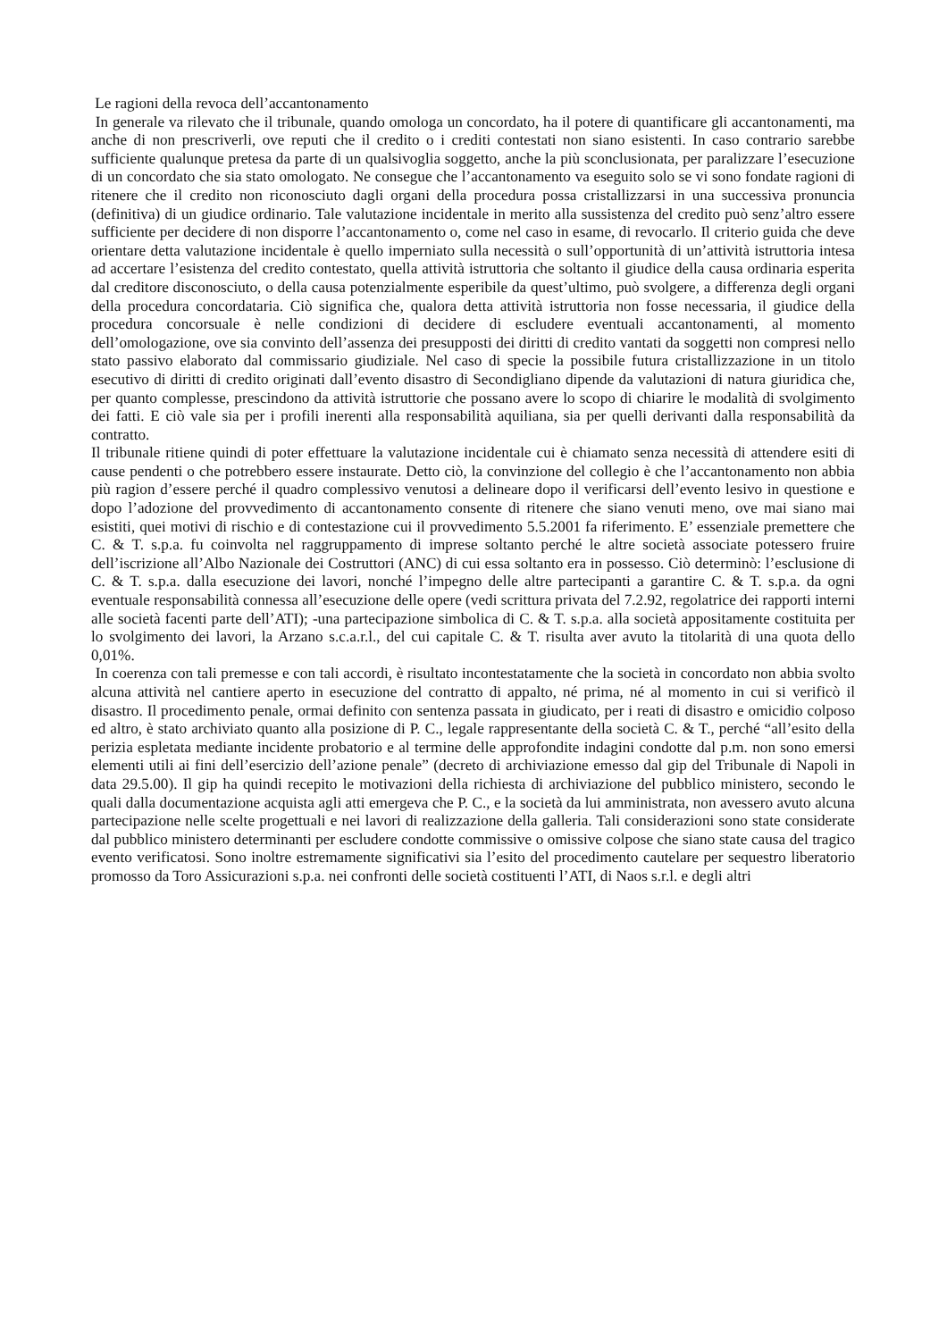Le ragioni della revoca dell’accantonamento
In generale va rilevato che il tribunale, quando omologa un concordato, ha il potere di quantificare gli accantonamenti, ma anche di non prescriverli, ove reputi che il credito o i crediti contestati non siano esistenti. In caso contrario sarebbe sufficiente qualunque pretesa da parte di un qualsivoglia soggetto, anche la più sconclusionata, per paralizzare l’esecuzione di un concordato che sia stato omologato. Ne consegue che l’accantonamento va eseguito solo se vi sono fondate ragioni di ritenere che il credito non riconosciuto dagli organi della procedura possa cristallizzarsi in una successiva pronuncia (definitiva) di un giudice ordinario. Tale valutazione incidentale in merito alla sussistenza del credito può senz’altro essere sufficiente per decidere di non disporre l’accantonamento o, come nel caso in esame, di revocarlo. Il criterio guida che deve orientare detta valutazione incidentale è quello imperniato sulla necessità o sull’opportunità di un’attività istruttoria intesa ad accertare l’esistenza del credito contestato, quella attività istruttoria che soltanto il giudice della causa ordinaria esperita dal creditore disconosciuto, o della causa potenzialmente esperibile da quest’ultimo, può svolgere, a differenza degli organi della procedura concordataria. Ciò significa che, qualora detta attività istruttoria non fosse necessaria, il giudice della procedura concorsuale è nelle condizioni di decidere di escludere eventuali accantonamenti, al momento dell’omologazione, ove sia convinto dell’assenza dei presupposti dei diritti di credito vantati da soggetti non compresi nello stato passivo elaborato dal commissario giudiziale. Nel caso di specie la possibile futura cristallizzazione in un titolo esecutivo di diritti di credito originati dall’evento disastro di Secondigliano dipende da valutazioni di natura giuridica che, per quanto complesse, prescindono da attività istruttorie che possano avere lo scopo di chiarire le modalità di svolgimento dei fatti. E ciò vale sia per i profili inerenti alla responsabilità aquiliana, sia per quelli derivanti dalla responsabilità da contratto.
Il tribunale ritiene quindi di poter effettuare la valutazione incidentale cui è chiamato senza necessità di attendere esiti di cause pendenti o che potrebbero essere instaurate. Detto ciò, la convinzione del collegio è che l’accantonamento non abbia più ragion d’essere perché il quadro complessivo venutosi a delineare dopo il verificarsi dell’evento lesivo in questione e dopo l’adozione del provvedimento di accantonamento consente di ritenere che siano venuti meno, ove mai siano mai esistiti, quei motivi di rischio e di contestazione cui il provvedimento 5.5.2001 fa riferimento. E’ essenziale premettere che C. & T. s.p.a. fu coinvolta nel raggruppamento di imprese soltanto perché le altre società associate potessero fruire dell’iscrizione all’Albo Nazionale dei Costruttori (ANC) di cui essa soltanto era in possesso. Ciò determinò: l’esclusione di C. & T. s.p.a. dalla esecuzione dei lavori, nonché l’impegno delle altre partecipanti a garantire C. & T. s.p.a. da ogni eventuale responsabilità connessa all’esecuzione delle opere (vedi scrittura privata del 7.2.92, regolatrice dei rapporti interni alle società facenti parte dell’ATI); -una partecipazione simbolica di C. & T. s.p.a. alla società appositamente costituita per lo svolgimento dei lavori, la Arzano s.c.a.r.l., del cui capitale C. & T. risulta aver avuto la titolarità di una quota dello 0,01%.
In coerenza con tali premesse e con tali accordi, è risultato incontestatamente che la società in concordato non abbia svolto alcuna attività nel cantiere aperto in esecuzione del contratto di appalto, né prima, né al momento in cui si verificò il disastro. Il procedimento penale, ormai definito con sentenza passata in giudicato, per i reati di disastro e omicidio colposo ed altro, è stato archiviato quanto alla posizione di P. C., legale rappresentante della società C. & T., perché “all’esito della perizia espletata mediante incidente probatorio e al termine delle approfondite indagini condotte dal p.m. non sono emersi elementi utili ai fini dell’esercizio dell’azione penale” (decreto di archiviazione emesso dal gip del Tribunale di Napoli in data 29.5.00). Il gip ha quindi recepito le motivazioni della richiesta di archiviazione del pubblico ministero, secondo le quali dalla documentazione acquista agli atti emergeva che P. C., e la società da lui amministrata, non avessero avuto alcuna partecipazione nelle scelte progettuali e nei lavori di realizzazione della galleria. Tali considerazioni sono state considerate dal pubblico ministero determinanti per escludere condotte commissive o omissive colpose che siano state causa del tragico evento verificatosi. Sono inoltre estremamente significativi sia l’esito del procedimento cautelare per sequestro liberatorio promosso da Toro Assicurazioni s.p.a. nei confronti delle società costituenti l’ATI, di Naos s.r.l. e degli altri